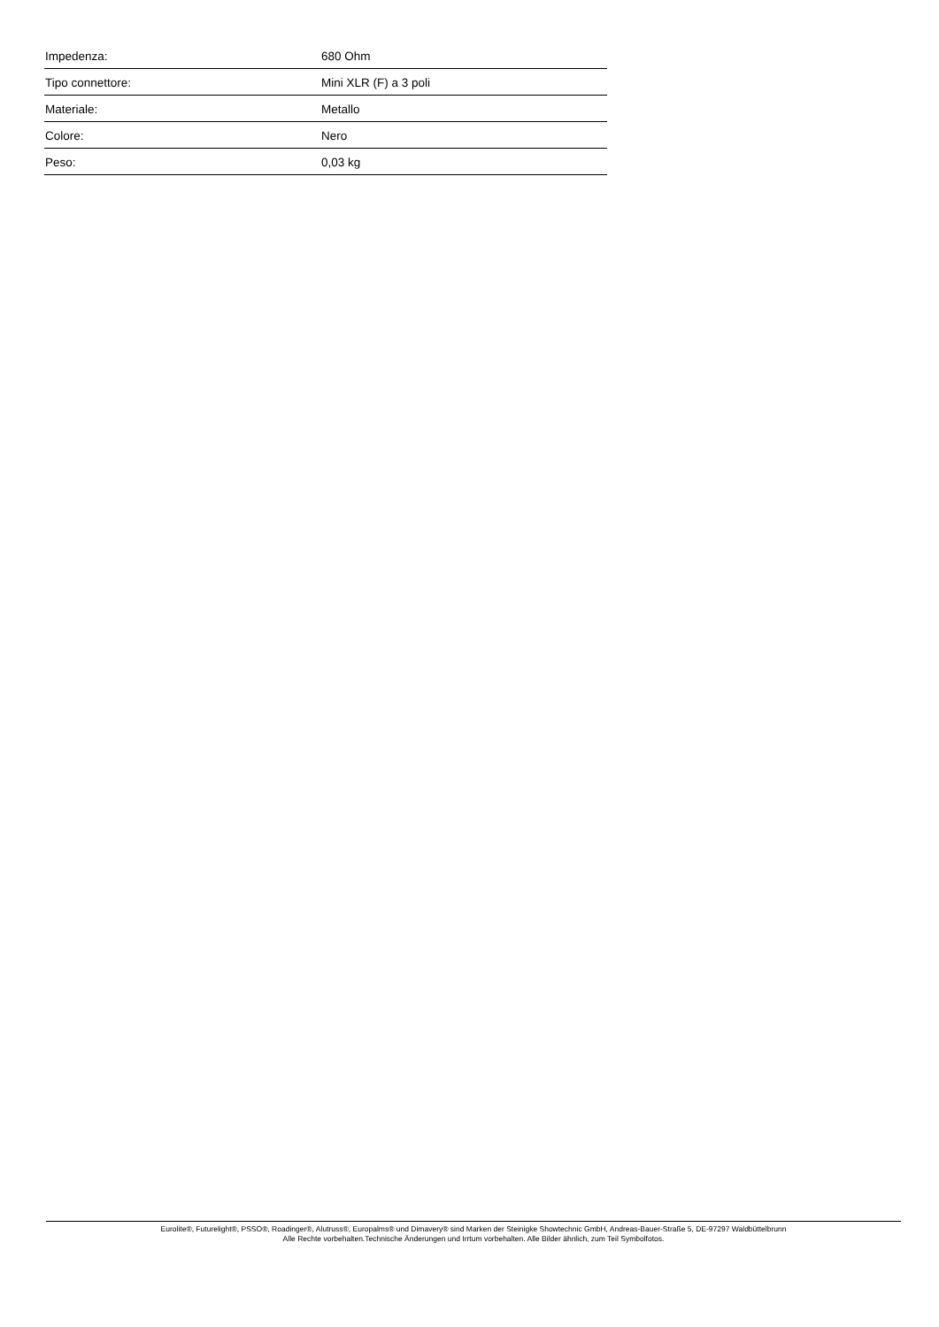| Impedenza: | 680 Ohm |
| Tipo connettore: | Mini XLR (F) a 3 poli |
| Materiale: | Metallo |
| Colore: | Nero |
| Peso: | 0,03 kg |
Eurolite®, Futurelight®, PSSO®, Roadinger®, Alutruss®, Europalms® und Dimavery® sind Marken der Steinigke Showtechnic GmbH, Andreas-Bauer-Straße 5, DE-97297 Waldbüttelbrunn
Alle Rechte vorbehalten.Technische Änderungen und Irrtum vorbehalten. Alle Bilder ähnlich, zum Teil Symbolfotos.